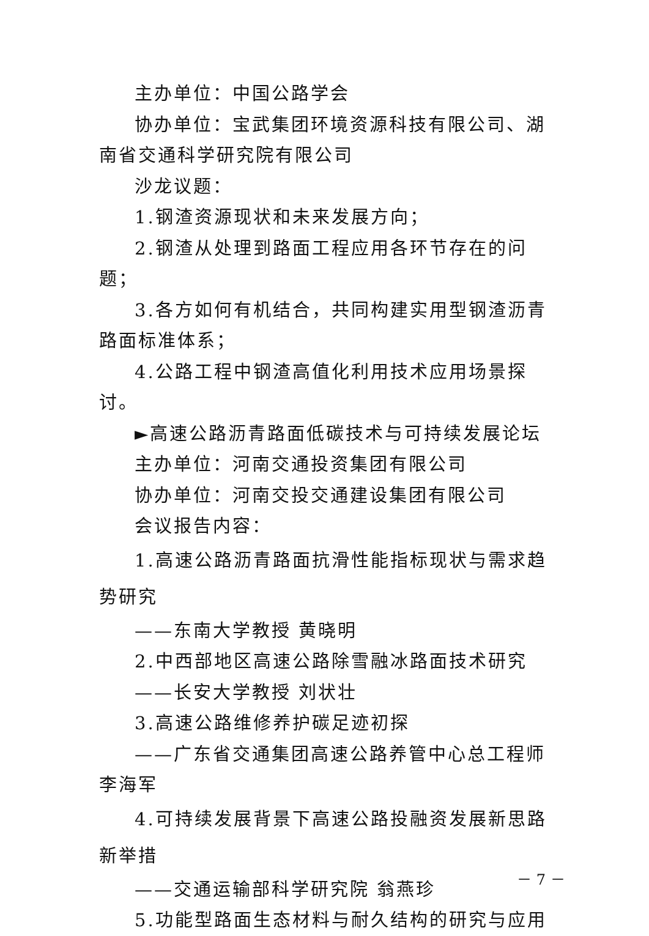主办单位：中国公路学会
协办单位：宝武集团环境资源科技有限公司、湖南省交通科学研究院有限公司
沙龙议题：
1.钢渣资源现状和未来发展方向；
2.钢渣从处理到路面工程应用各环节存在的问题；
3.各方如何有机结合，共同构建实用型钢渣沥青路面标准体系；
4.公路工程中钢渣高值化利用技术应用场景探讨。
►高速公路沥青路面低碳技术与可持续发展论坛
主办单位：河南交通投资集团有限公司
协办单位：河南交投交通建设集团有限公司
会议报告内容：
1.高速公路沥青路面抗滑性能指标现状与需求趋势研究
——东南大学教授 黄晓明
2.中西部地区高速公路除雪融冰路面技术研究
——长安大学教授 刘状壮
3.高速公路维修养护碳足迹初探
——广东省交通集团高速公路养管中心总工程师 李海军
4.可持续发展背景下高速公路投融资发展新思路新举措
——交通运输部科学研究院 翁燕珍
5.功能型路面生态材料与耐久结构的研究与应用
－ 7 －